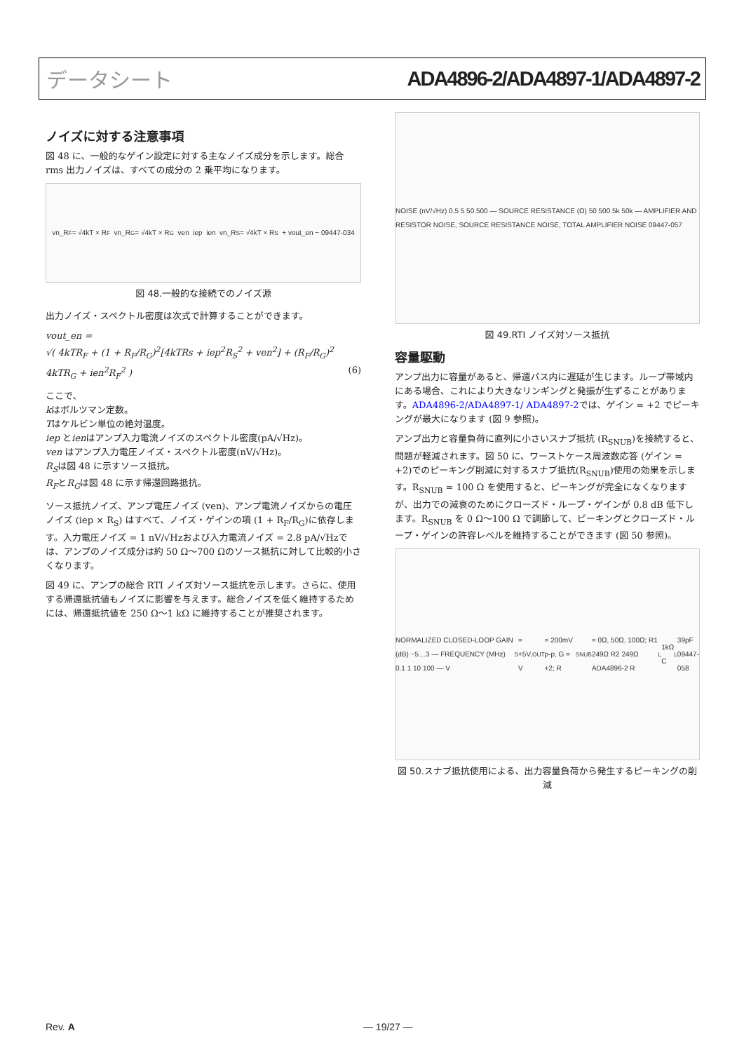データシート ADA4896-2/ADA4897-1/ADA4897-2
ノイズに対する注意事項
図 48 に、一般的なゲイン設定に対する主なノイズ成分を示します。総合 rms 出力ノイズは、すべての成分の 2 乗平均になります。
vn_R<sub>F</sub> = √4kT × R<sub>F</sub> vn_R<sub>G</sub> = √4kT × R<sub>G</sub> ven iep ien vn_R<sub>S</sub> = √4kT × R<sub>S</sub> + vout_en − 09447-034
図 48.一般的な接続でのノイズ源
出力ノイズ・スペクトル密度は次式で計算することができます。
vout_en =
√( 4kTR<sub>F</sub> + (1 + R<sub>F</sub>/R<sub>G</sub>)<sup>2</sup>[4kTRs + iep<sup>2</sup>R<sub>S</sub><sup>2</sup> + ven<sup>2</sup>] + (R<sub>F</sub>/R<sub>G</sub>)<sup>2</sup> 4kTR<sub>G</sub> + ien<sup>2</sup>R<sub>F</sub><sup>2</sup> ) (6)
ここで、
kはボルツマン定数。
Tはケルビン単位の絶対温度。
iep とienはアンプ入力電流ノイズのスペクトル密度(pA/√Hz)。
ven はアンプ入力電圧ノイズ・スペクトル密度(nV/√Hz)。
R<sub>S</sub>は図 48 に示すソース抵抗。
R<sub>F</sub>とR<sub>G</sub>は図 48 に示す帰還回路抵抗。
ソース抵抗ノイズ、アンプ電圧ノイズ (ven)、アンプ電流ノイズからの電圧ノイズ (iep × R<sub>S</sub>) はすべて、ノイズ・ゲインの項 (1 + R<sub>F</sub>/R<sub>G</sub>)に依存します。入力電圧ノイズ = 1 nV/√Hzおよび入力電流ノイズ = 2.8 pA/√Hzでは、アンプのノイズ成分は約 50 Ω～700 Ωのソース抵抗に対して比較的小さくなります。
図 49 に、アンプの総合 RTI ノイズ対ソース抵抗を示します。さらに、使用する帰還抵抗値もノイズに影響を与えます。総合ノイズを低く維持するためには、帰還抵抗値を 250 Ω～1 kΩ に維持することが推奨されます。
NOISE (nV/√Hz) 0.5 5 50 500 — SOURCE RESISTANCE (Ω) 50 500 5k 50k — AMPLIFIER AND RESISTOR NOISE, SOURCE RESISTANCE NOISE, TOTAL AMPLIFIER NOISE 09447-057
図 49.RTI ノイズ対ソース抵抗
容量駆動
アンプ出力に容量があると、帰還パス内に遅延が生じます。ループ帯域内にある場合、これにより大きなリンギングと発振が生ずることがあります。ADA4896-2/ADA4897-1/ ADA4897-2では、ゲイン = +2 でピーキングが最大になります (図 9 参照)。
アンプ出力と容量負荷に直列に小さいスナブ抵抗 (R<sub>SNUB</sub>)を接続すると、問題が軽減されます。図 50 に、ワーストケース周波数応答 (ゲイン = +2)でのピーキング削減に対するスナブ抵抗(R<sub>SNUB</sub>)使用の効果を示します。R<sub>SNUB</sub> = 100 Ω を使用すると、ピーキングが完全になくなりますが、出力での減衰のためにクローズド・ループ・ゲインが 0.8 dB 低下します。R<sub>SNUB</sub> を 0 Ω～100 Ω で調節して、ピーキングとクローズド・ループ・ゲインの許容レベルを維持することができます (図 50 参照)。
NORMALIZED CLOSED-LOOP GAIN (dB) −5…3 — FREQUENCY (MHz) 0.1 1 10 100 — V<sub>S</sub> = +5V, V<sub>OUT</sub> = 200mV p-p, G = +2; R<sub>SNUB</sub> = 0Ω, 50Ω, 100Ω; R1 249Ω R2 249Ω ADA4896-2 R<sub>L</sub> 1kΩ C<sub>L</sub> 39pF 09447-058
図 50.スナブ抵抗使用による、出力容量負荷から発生するピーキングの削減
Rev. A — 19/27 —